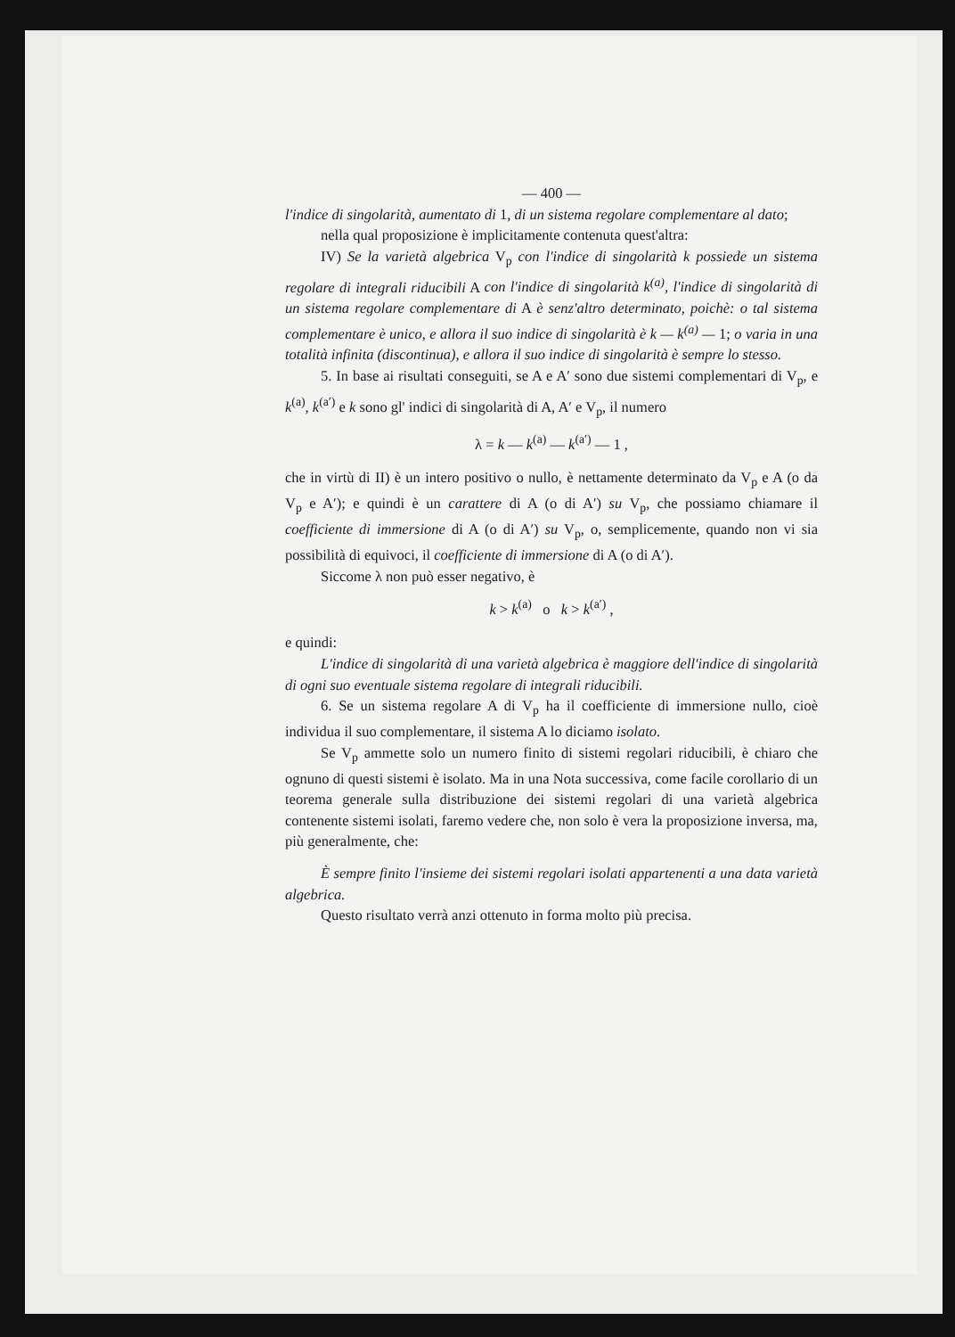— 400 —
l'indice di singolarità, aumentato di 1, di un sistema regolare complementare al dato;
nella qual proposizione è implicitamente contenuta quest'altra:
IV) Se la varietà algebrica V<sub>p</sub> con l'indice di singolarità k possiede un sistema regolare di integrali riducibili A con l'indice di singolarità k<sup>(a)</sup>, l'indice di singolarità di un sistema regolare complementare di A è senz'altro determinato, poichè: o tal sistema complementare è unico, e allora il suo indice di singolarità è k — k<sup>(a)</sup> — 1; o varia in una totalità infinita (discontinua), e allora il suo indice di singolarità è sempre lo stesso.
5. In base ai risultati conseguiti, se A e A′ sono due sistemi complementari di V<sub>p</sub>, e k<sup>(a)</sup>, k<sup>(a′)</sup> e k sono gl' indici di singolarità di A, A′ e V<sub>p</sub>, il numero
λ = k — k<sup>(a)</sup> — k<sup>(a′)</sup> — 1 ,
che in virtù di II) è un intero positivo o nullo, è nettamente determinato da V<sub>p</sub> e A (o da V<sub>p</sub> e A′); e quindi è un carattere di A (o di A′) su V<sub>p</sub>, che possiamo chiamare il coefficiente di immersione di A (o di A′) su V<sub>p</sub>, o, semplicemente, quando non vi sia possibilità di equivoci, il coefficiente di immersione di A (o di A′).
Siccome λ non può esser negativo, è
k > k<sup>(a)</sup> o k > k<sup>(a′)</sup> ,
e quindi:
L'indice di singolarità di una varietà algebrica è maggiore dell'indice di singolarità di ogni suo eventuale sistema regolare di integrali riducibili.
6. Se un sistema regolare A di V<sub>p</sub> ha il coefficiente di immersione nullo, cioè individua il suo complementare, il sistema A lo diciamo isolato.
Se V<sub>p</sub> ammette solo un numero finito di sistemi regolari riducibili, è chiaro che ognuno di questi sistemi è isolato. Ma in una Nota successiva, come facile corollario di un teorema generale sulla distribuzione dei sistemi regolari di una varietà algebrica contenente sistemi isolati, faremo vedere che, non solo è vera la proposizione inversa, ma, più generalmente, che:
È sempre finito l'insieme dei sistemi regolari isolati appartenenti a una data varietà algebrica.
Questo risultato verrà anzi ottenuto in forma molto più precisa.